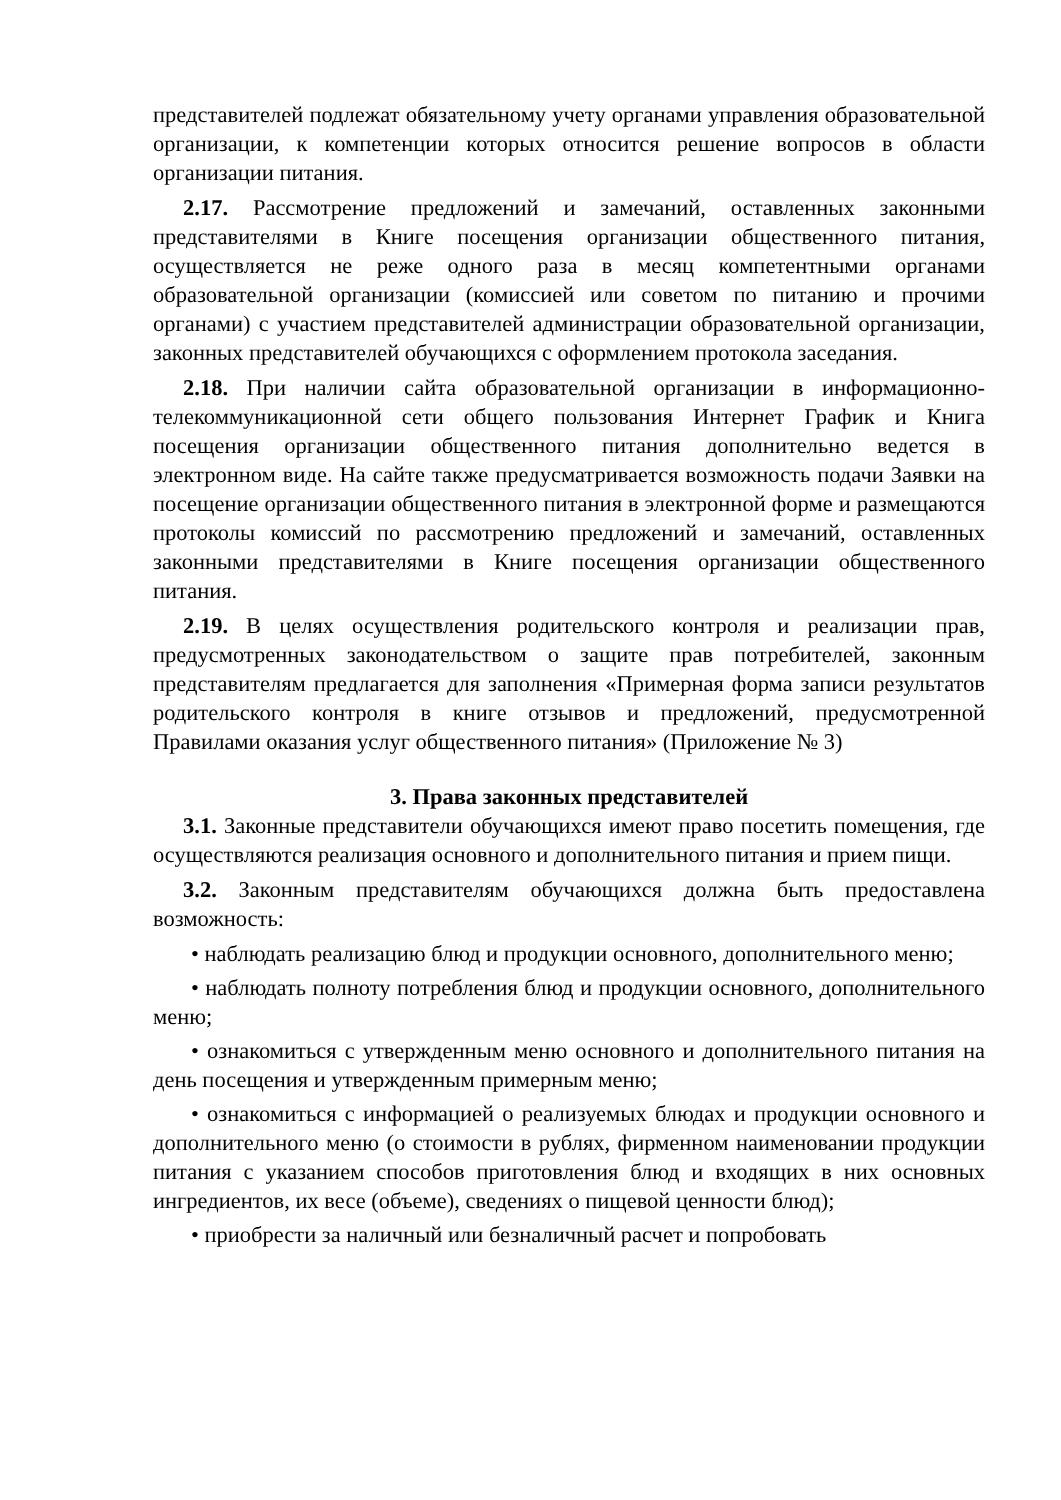представителей подлежат обязательному учету органами управления образовательной организации, к компетенции которых относится решение вопросов в области организации питания.
2.17. Рассмотрение предложений и замечаний, оставленных законными представителями в Книге посещения организации общественного питания, осуществляется не реже одного раза в месяц компетентными органами образовательной организации (комиссией или советом по питанию и прочими органами) с участием представителей администрации образовательной организации, законных представителей обучающихся с оформлением протокола заседания.
2.18. При наличии сайта образовательной организации в информационно-телекоммуникационной сети общего пользования Интернет График и Книга посещения организации общественного питания дополнительно ведется в электронном виде. На сайте также предусматривается возможность подачи Заявки на посещение организации общественного питания в электронной форме и размещаются протоколы комиссий по рассмотрению предложений и замечаний, оставленных законными представителями в Книге посещения организации общественного питания.
2.19. В целях осуществления родительского контроля и реализации прав, предусмотренных законодательством о защите прав потребителей, законным представителям предлагается для заполнения «Примерная форма записи результатов родительского контроля в книге отзывов и предложений, предусмотренной Правилами оказания услуг общественного питания» (Приложение № 3)
3. Права законных представителей
3.1. Законные представители обучающихся имеют право посетить помещения, где осуществляются реализация основного и дополнительного питания и прием пищи.
3.2. Законным представителям обучающихся должна быть предоставлена возможность:
• наблюдать реализацию блюд и продукции основного, дополнительного меню;
• наблюдать полноту потребления блюд и продукции основного, дополнительного меню;
• ознакомиться с утвержденным меню основного и дополнительного питания на день посещения и утвержденным примерным меню;
• ознакомиться с информацией о реализуемых блюдах и продукции основного и дополнительного меню (о стоимости в рублях, фирменном наименовании продукции питания с указанием способов приготовления блюд и входящих в них основных ингредиентов, их весе (объеме), сведениях о пищевой ценности блюд);
• приобрести за наличный или безналичный расчет и попробовать